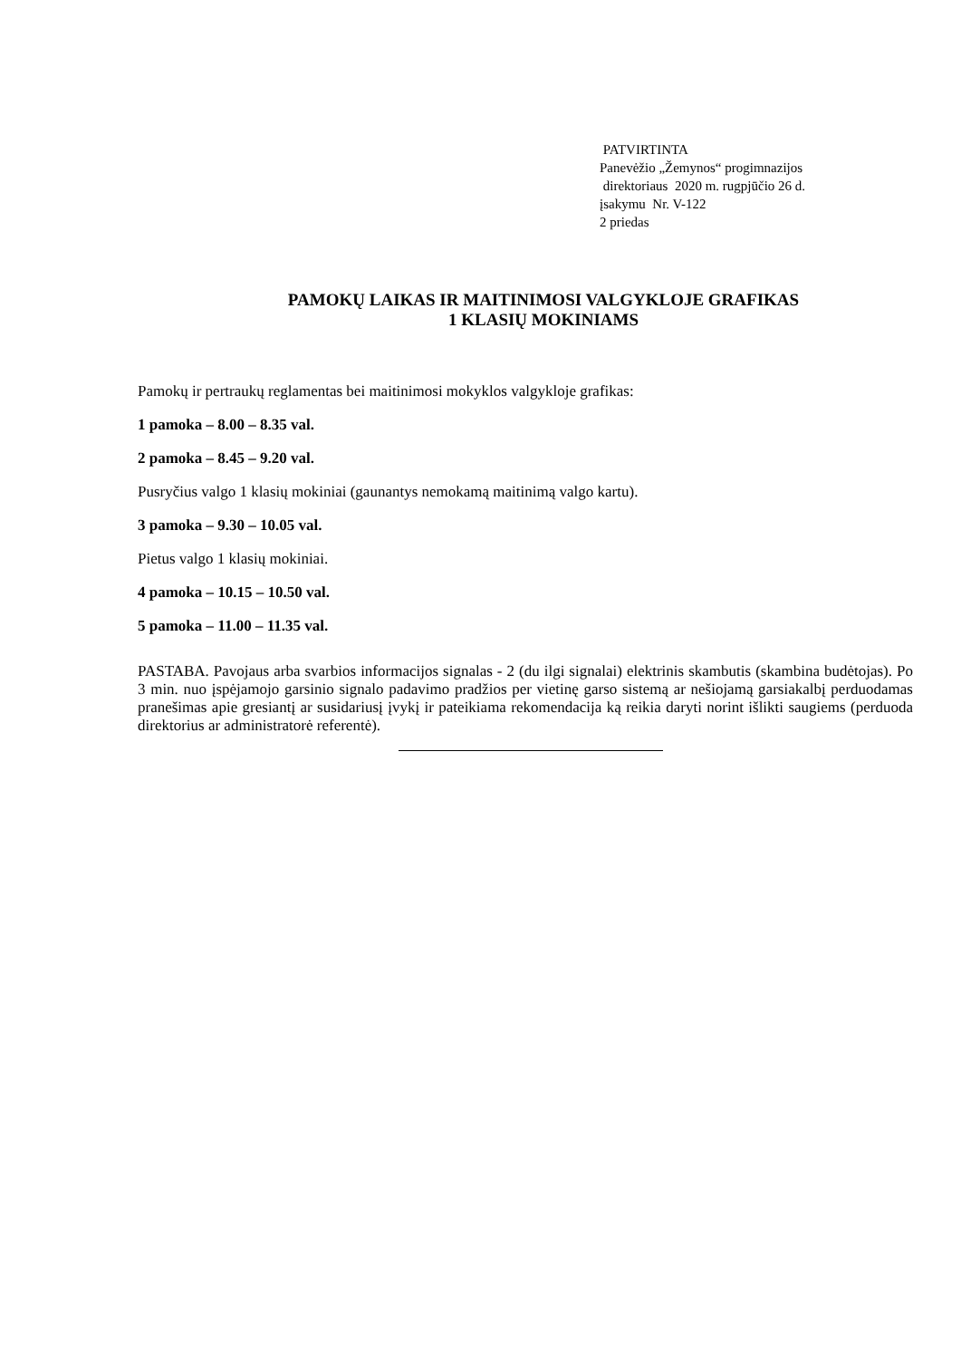PATVIRTINTA
Panevėžio „Žemynos“ progimnazijos
direktoriaus 2020 m. rugpjūčio 26 d.
įsakymu Nr. V-122
2 priedas
PAMOKŲ LAIKAS IR MAITINIMOSI VALGYKLOJE GRAFIKAS
1 KLASIŲ MOKINIAMS
Pamokų ir pertraukų reglamentas bei maitinimosi mokyklos valgykloje grafikas:
1 pamoka – 8.00 – 8.35 val.
2 pamoka – 8.45 – 9.20 val.
Pusryčius valgo 1 klasių mokiniai (gaunantys nemokamą maitinimą valgo kartu).
3 pamoka – 9.30 – 10.05 val.
Pietus valgo 1 klasių mokiniai.
4 pamoka – 10.15 – 10.50 val.
5 pamoka – 11.00 – 11.35 val.
PASTABA. Pavojaus arba svarbios informacijos signalas - 2 (du ilgi signalai) elektrinis skambutis (skambina budėtojas). Po 3 min. nuo įspėjamojo garsinio signalo padavimo pradžios per vietinę garso sistemą ar nešiojamą garsiakalbį perduodamas pranešimas apie gresiantį ar susidariusį įvykį ir pateikiama rekomendacija ką reikia daryti norint išlikti saugiems (perduoda direktorius ar administratorė referentė).